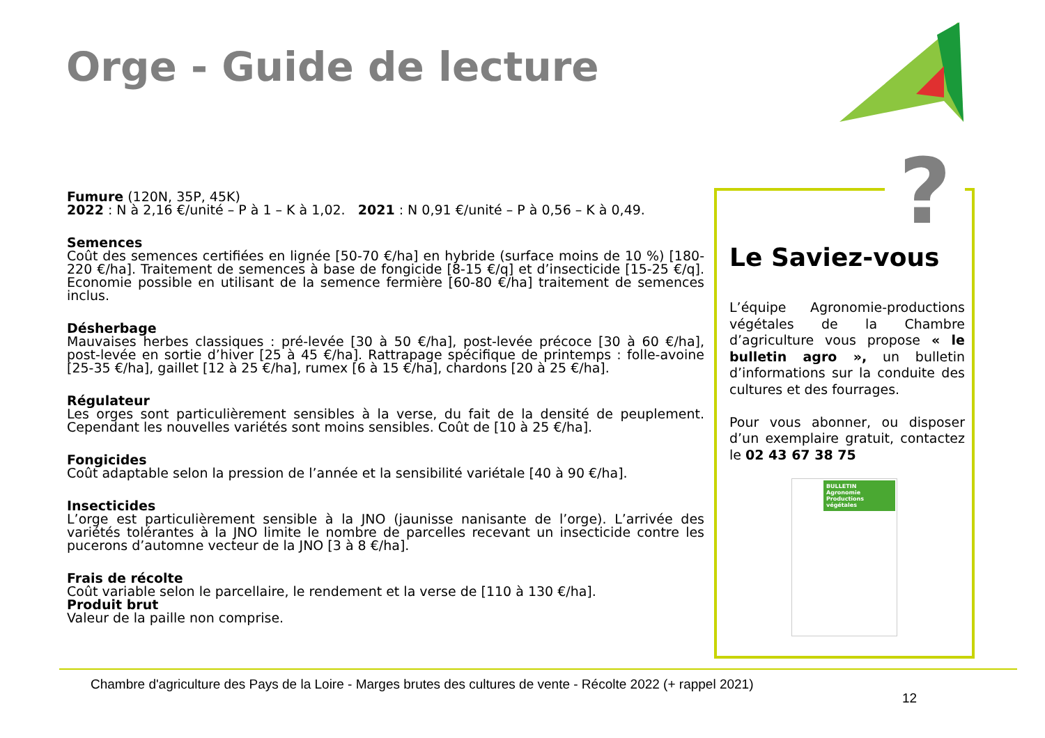Orge - Guide de lecture
Fumure (120N, 35P, 45K)
2022 : N à 2,16 €/unité – P à 1 – K à 1,02. 2021 : N 0,91 €/unité – P à 0,56 – K à 0,49.
Semences
Coût des semences certifiées en lignée [50-70 €/ha] en hybride (surface moins de 10 %) [180-220 €/ha]. Traitement de semences à base de fongicide [8-15 €/q] et d’insecticide [15-25 €/q]. Economie possible en utilisant de la semence fermière [60-80 €/ha] traitement de semences inclus.
Désherbage
Mauvaises herbes classiques : pré-levée [30 à 50 €/ha], post-levée précoce [30 à 60 €/ha], post-levée en sortie d’hiver [25 à 45 €/ha]. Rattrapage spécifique de printemps : folle-avoine [25-35 €/ha], gaillet [12 à 25 €/ha], rumex [6 à 15 €/ha], chardons [20 à 25 €/ha].
Régulateur
Les orges sont particulièrement sensibles à la verse, du fait de la densité de peuplement. Cependant les nouvelles variétés sont moins sensibles. Coût de [10 à 25 €/ha].
Fongicides
Coût adaptable selon la pression de l’année et la sensibilité variétale [40 à 90 €/ha].
Insecticides
L’orge est particulièrement sensible à la JNO (jaunisse nanisante de l’orge). L’arrivée des variétés tolérantes à la JNO limite le nombre de parcelles recevant un insecticide contre les pucerons d’automne vecteur de la JNO [3 à 8 €/ha].
Frais de récolte
Coût variable selon le parcellaire, le rendement et la verse de [110 à 130 €/ha].
Produit brut
Valeur de la paille non comprise.
Le Saviez-vous
L’équipe Agronomie-productions végétales de la Chambre d’agriculture vous propose « le bulletin agro », un bulletin d’informations sur la conduite des cultures et des fourrages.
Pour vous abonner, ou disposer d’un exemplaire gratuit, contactez le 02 43 67 38 75
BULLETIN Agronomie Productions végétales
?
Chambre d'agriculture des Pays de la Loire - Marges brutes des cultures de vente - Récolte 2022 (+ rappel 2021)
12